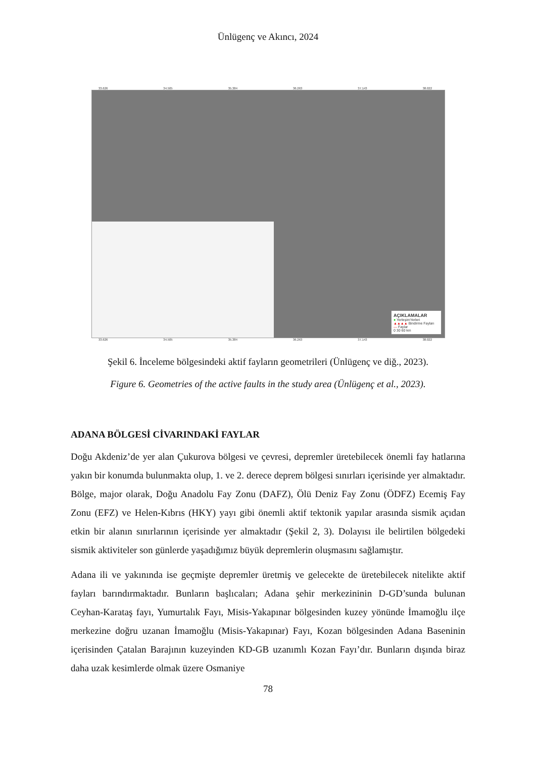Ünlügenç ve Akıncı, 2024
33.626 34.505 35.384 36.263 37.143 38.022
AÇIKLAMALAR
● YerleşimYerleri
▲▲▲▲ Bindirme Fayları
— Faylar
0 30 60 km
33.626 34.505 35.384 36.263 37.143 38.022
Şekil 6. İnceleme bölgesindeki aktif fayların geometrileri (Ünlügenç ve diğ., 2023).
Figure 6. Geometries of the active faults in the study area (Ünlügenç et al., 2023).
ADANA BÖLGESİ CİVARINDAKİ FAYLAR
Doğu Akdeniz’de yer alan Çukurova bölgesi ve çevresi, depremler üretebilecek önemli fay hatlarına yakın bir konumda bulunmakta olup, 1. ve 2. derece deprem bölgesi sınırları içerisinde yer almaktadır. Bölge, major olarak, Doğu Anadolu Fay Zonu (DAFZ), Ölü Deniz Fay Zonu (ÖDFZ) Ecemiş Fay Zonu (EFZ) ve Helen-Kıbrıs (HKY) yayı gibi önemli aktif tektonik yapılar arasında sismik açıdan etkin bir alanın sınırlarının içerisinde yer almaktadır (Şekil 2, 3). Dolayısı ile belirtilen bölgedeki sismik aktiviteler son günlerde yaşadığımız büyük depremlerin oluşmasını sağlamıştır.
Adana ili ve yakınında ise geçmişte depremler üretmiş ve gelecekte de üretebilecek nitelikte aktif fayları barındırmaktadır. Bunların başlıcaları; Adana şehir merkezininin D-GD’sunda bulunan Ceyhan-Karataş fayı, Yumurtalık Fayı, Misis-Yakapınar bölgesinden kuzey yönünde İmamoğlu ilçe merkezine doğru uzanan İmamoğlu (Misis-Yakapınar) Fayı, Kozan bölgesinden Adana Baseninin içerisinden Çatalan Barajının kuzeyinden KD-GB uzanımlı Kozan Fayı’dır. Bunların dışında biraz daha uzak kesimlerde olmak üzere Osmaniye
78